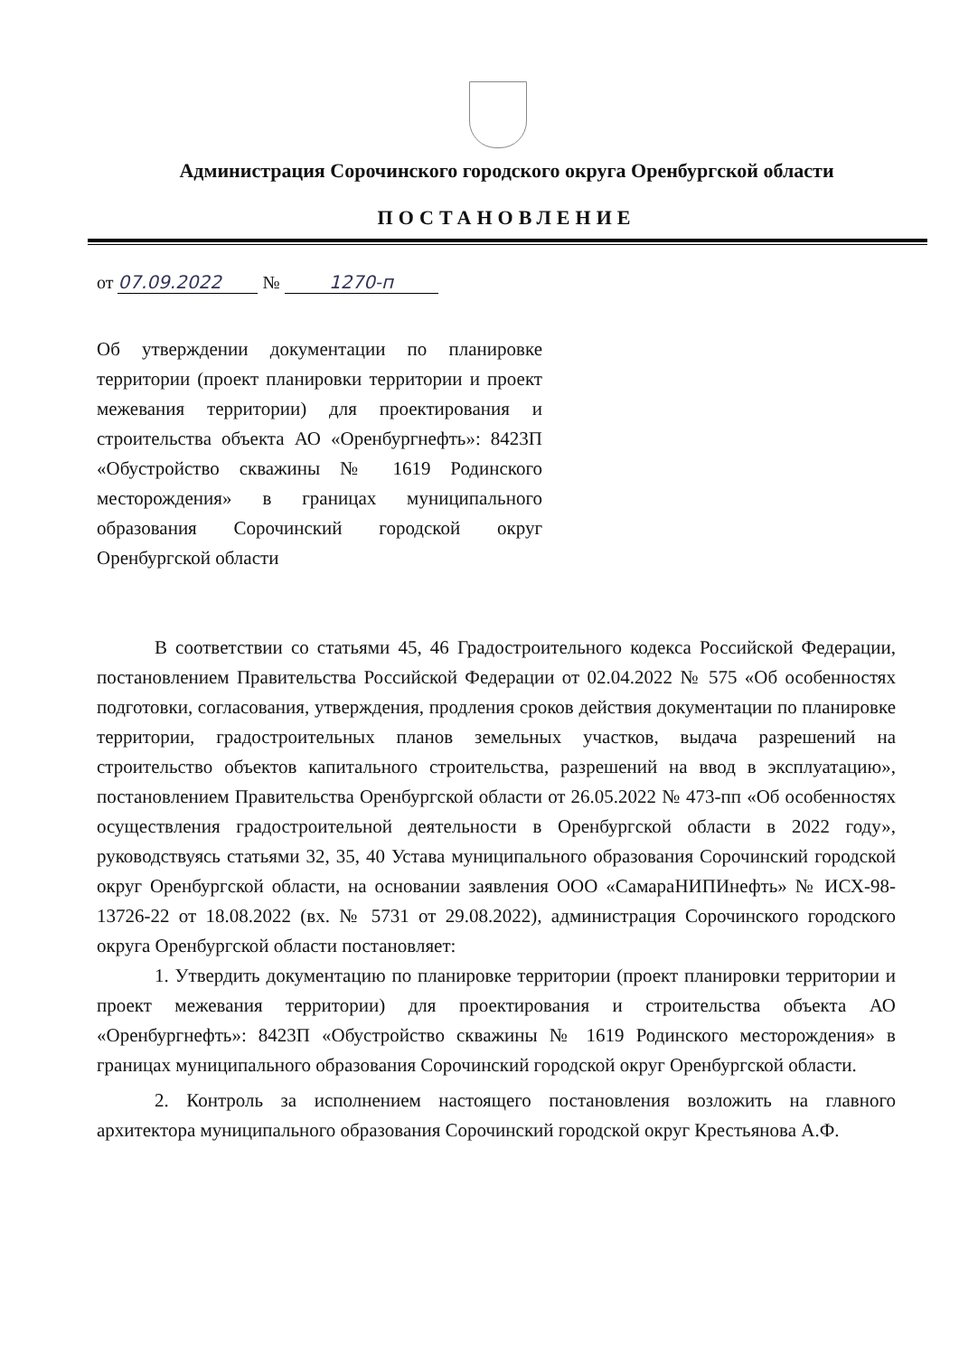Администрация Сорочинского городского округа Оренбургской области
ПОСТАНОВЛЕНИЕ
от 07.09.2022 № 1270-п
Об утверждении документации по планировке территории (проект планировки территории и проект межевания территории) для проектирования и строительства объекта АО «Оренбургнефть»: 8423П «Обустройство скважины № 1619 Родинского месторождения» в границах муниципального образования Сорочинский городской округ Оренбургской области
В соответствии со статьями 45, 46 Градостроительного кодекса Российской Федерации, постановлением Правительства Российской Федерации от 02.04.2022 № 575 «Об особенностях подготовки, согласования, утверждения, продления сроков действия документации по планировке территории, градостроительных планов земельных участков, выдача разрешений на строительство объектов капитального строительства, разрешений на ввод в эксплуатацию», постановлением Правительства Оренбургской области от 26.05.2022 № 473-пп «Об особенностях осуществления градостроительной деятельности в Оренбургской области в 2022 году», руководствуясь статьями 32, 35, 40 Устава муниципального образования Сорочинский городской округ Оренбургской области, на основании заявления ООО «СамараНИПИнефть» № ИСХ-98-13726-22 от 18.08.2022 (вх. № 5731 от 29.08.2022), администрация Сорочинского городского округа Оренбургской области постановляет:
1. Утвердить документацию по планировке территории (проект планировки территории и проект межевания территории) для проектирования и строительства объекта АО «Оренбургнефть»: 8423П «Обустройство скважины № 1619 Родинского месторождения» в границах муниципального образования Сорочинский городской округ Оренбургской области.
2. Контроль за исполнением настоящего постановления возложить на главного архитектора муниципального образования Сорочинский городской округ Крестьянова А.Ф.